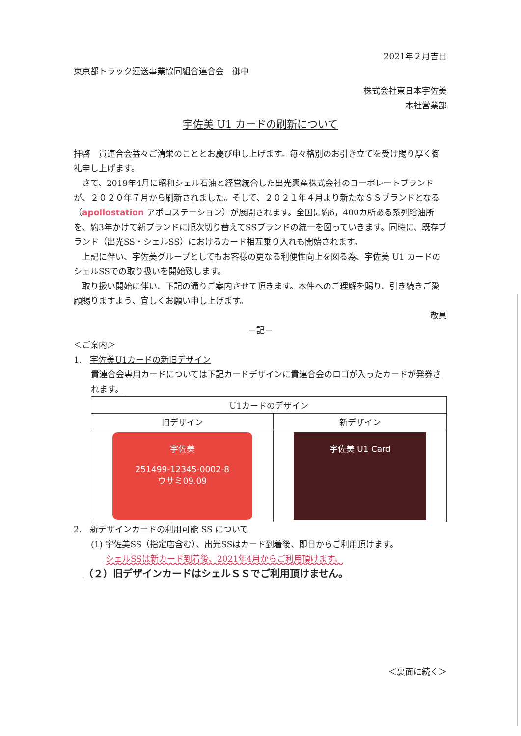2021年２月吉日
東京都トラック運送事業協同組合連合会　御中
株式会社東日本宇佐美
本社営業部
宇佐美 U1 カードの刷新について
拝啓　貴連合会益々ご清栄のこととお慶び申し上げます。毎々格別のお引き立てを受け賜り厚く御礼申し上げます。
　さて、2019年4月に昭和シェル石油と経営統合した出光興産株式会社のコーポレートブランドが、２０２０年７月から刷新されました。そして、２０２１年４月より新たなＳＳブランドとなる（apollostation アポロステーション）が展開されます。全国に約6，400カ所ある系列給油所を、約3年かけて新ブランドに順次切り替えてSSブランドの統一を図っていきます。同時に、既存ブランド（出光SS・シェルSS）におけるカード相互乗り入れも開始されます。
　上記に伴い、宇佐美グループとしてもお客様の更なる利便性向上を図る為、宇佐美 U1 カードのシェルSSでの取り扱いを開始致します。
　取り扱い開始に伴い、下記の通りご案内させて頂きます。本件へのご理解を賜り、引き続きご愛顧賜りますよう、宜しくお願い申し上げます。
敬具
－記－
＜ご案内＞
1.　宇佐美U1カードの新旧デザイン
貴連合会専用カードについては下記カードデザインに貴連合会のロゴが入ったカードが発券されます。
| U1カードのデザイン | |
| --- | --- |
| 旧デザイン | 新デザイン |
| 宇佐美 251499-12345-0002-8 ウサミ09.09 | 宇佐美 U1 Card |
2.　新デザインカードの利用可能 SS について
(1) 宇佐美SS（指定店含む）、出光SSはカード到着後、即日からご利用頂けます。
シェルSSは新カード到着後、2021年4月からご利用頂けます。
（２）旧デザインカードはシェルＳＳでご利用頂けません。
＜裏面に続く＞